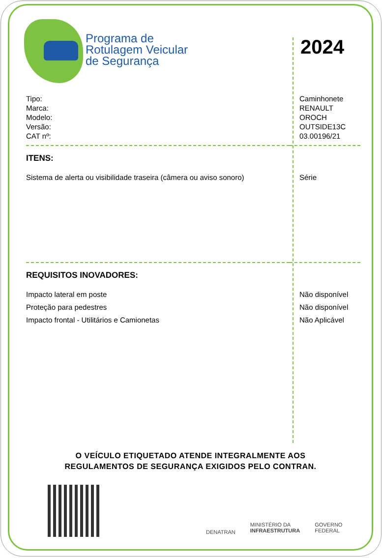Programa de
Rotulagem Veicular
de Segurança
2024
| Tipo: | Caminhonete |
| Marca: | RENAULT |
| Modelo: | OROCH |
| Versão: | OUTSIDE13C |
| CAT nº: | 03.00196/21 |
| ITENS: | |
| Sistema de alerta ou visibilidade traseira (câmera ou aviso sonoro) | Série |
| REQUISITOS INOVADORES: | |
| Impacto lateral em poste | Não disponível |
| Proteção para pedestres | Não disponível |
| Impacto frontal - Utilitários e Camionetas | Não Aplicável |
O VEÍCULO ETIQUETADO ATENDE INTEGRALMENTE AOS
REGULAMENTOS DE SEGURANÇA EXIGIDOS PELO CONTRAN.
DENATRAN MINISTÉRIO DA
INFRAESTRUTURA GOVERNO
FEDERAL